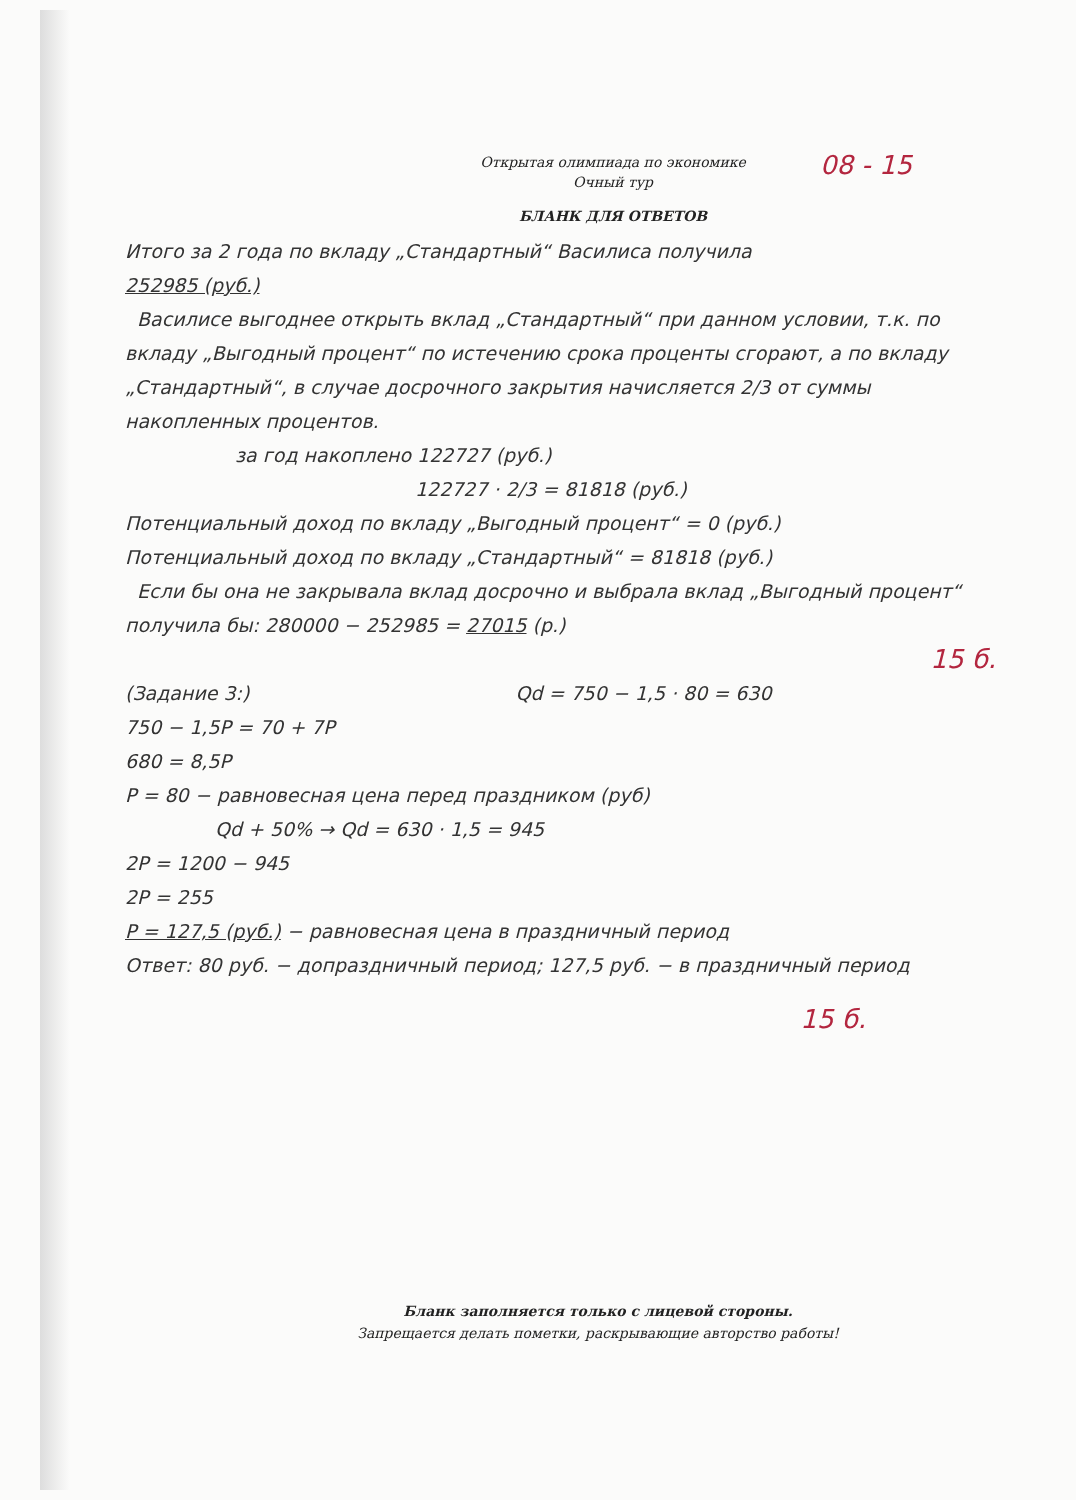08 - 15
Открытая олимпиада по экономике
Очный тур
БЛАНК ДЛЯ ОТВЕТОВ
Итого за 2 года по вкладу „Стандартный“ Василиса получила
252985 (руб.)
Василисе выгоднее открыть вклад „Стандартный“ при данном условии, т.к. по вкладу „Выгодный процент“ по истечению срока проценты сгорают, а по вкладу „Стандартный“, в случае досрочного закрытия начисляется 2/3 от суммы накопленных процентов.
за год накоплено 122727 (руб.)
122727 · 2/3 = 81818 (руб.)
Потенциальный доход по вкладу „Выгодный процент“ = 0 (руб.)
Потенциальный доход по вкладу „Стандартный“ = 81818 (руб.)
Если бы она не закрывала вклад досрочно и выбрала вклад „Выгодный процент“ получила бы: 280000 − 252985 = 27015 (р.)
15 б.
(Задание 3:) Qd = 750 − 1,5 · 80 = 630
750 − 1,5P = 70 + 7P
680 = 8,5P
P = 80 − равновесная цена перед праздником (руб)
Qd + 50% → Qd = 630 · 1,5 = 945
2P = 1200 − 945
2P = 255
P = 127,5 (руб.) − равновесная цена в праздничный период
Ответ: 80 руб. − допраздничный период; 127,5 руб. − в праздничный период
15 б.
Бланк заполняется только с лицевой стороны.
Запрещается делать пометки, раскрывающие авторство работы!